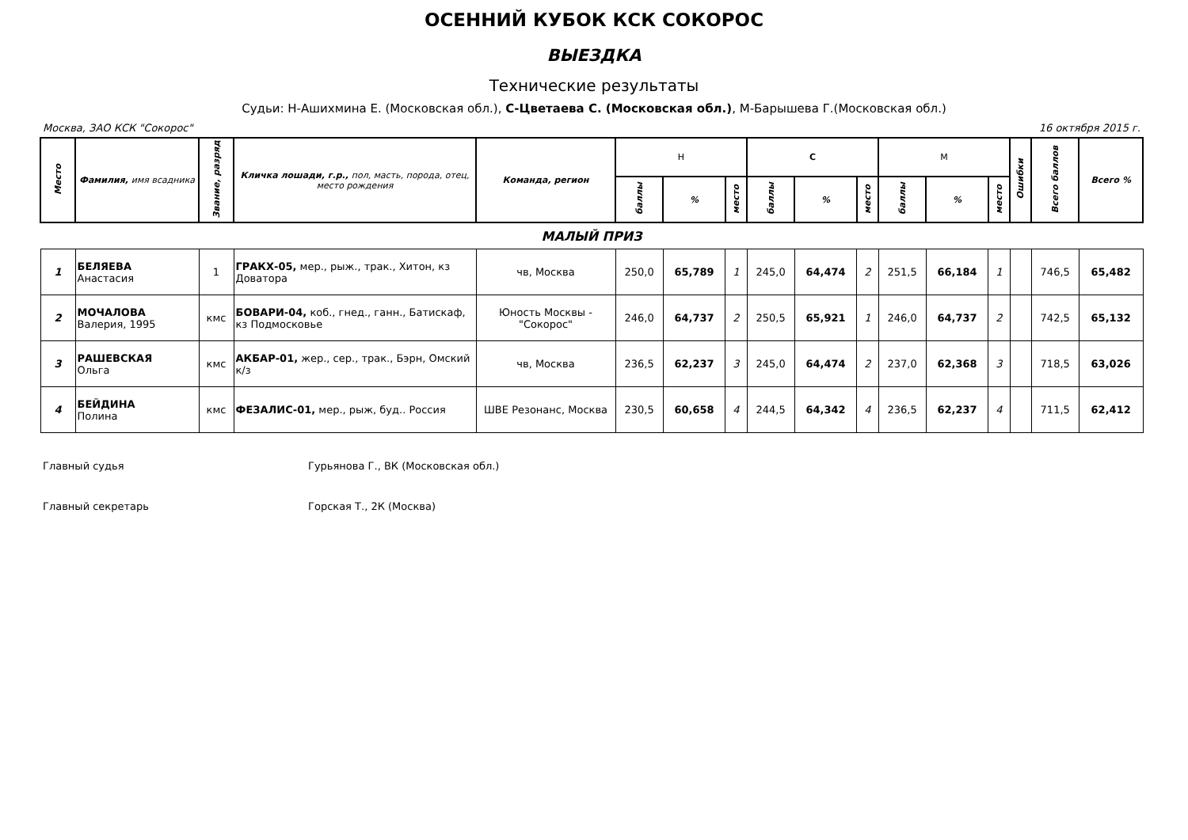ОСЕННИЙ КУБОК КСК СОКОРОС
ВЫЕЗДКА
Технические результаты
Судьи: Н-Ашихмина Е. (Московская обл.), С-Цветаева С. (Московская обл.), М-Барышева Г.(Московская обл.)
Москва, ЗАО КСК "Сокорос" 16 октября 2015 г.
| Место | Фамилия, имя всадника | Звание, разряд | Кличка лошади, г.р., пол, масть, порода, отец, место рождения | Команда, регион | Н | | | С | | | М | | | Ошибки | Всего баллов | Всего % |
| --- | --- | --- | --- | --- | --- | --- | --- | --- | --- | --- | --- | --- | --- | --- | --- | --- |
| | | | | | баллы | % | место | баллы | % | место | баллы | % | место | | | |
| МАЛЫЙ ПРИЗ | | | | | | | | | | | | | | | | |
| 1 | БЕЛЯЕВА Анастасия | 1 | ГРАКХ-05, мер., рыж., трак., Хитон, кз Доватора | чв, Москва | 250,0 | 65,789 | 1 | 245,0 | 64,474 | 2 | 251,5 | 66,184 | 1 | | 746,5 | 65,482 |
| 2 | МОЧАЛОВА Валерия, 1995 | кмс | БОВАРИ-04, коб., гнед., ганн., Батискаф, кз Подмосковье | Юность Москвы - "Сокорос" | 246,0 | 64,737 | 2 | 250,5 | 65,921 | 1 | 246,0 | 64,737 | 2 | | 742,5 | 65,132 |
| 3 | РАШЕВСКАЯ Ольга | кмс | АКБАР-01, жер., сер., трак., Бэрн, Омский к/з | чв, Москва | 236,5 | 62,237 | 3 | 245,0 | 64,474 | 2 | 237,0 | 62,368 | 3 | | 718,5 | 63,026 |
| 4 | БЕЙДИНА Полина | кмс | ФЕЗАЛИС-01, мер., рыж, буд.. Россия | ШВЕ Резонанс, Москва | 230,5 | 60,658 | 4 | 244,5 | 64,342 | 4 | 236,5 | 62,237 | 4 | | 711,5 | 62,412 |
Главный судья Гурьянова Г., ВК (Московская обл.)
Главный секретарь Горская Т., 2К (Москва)